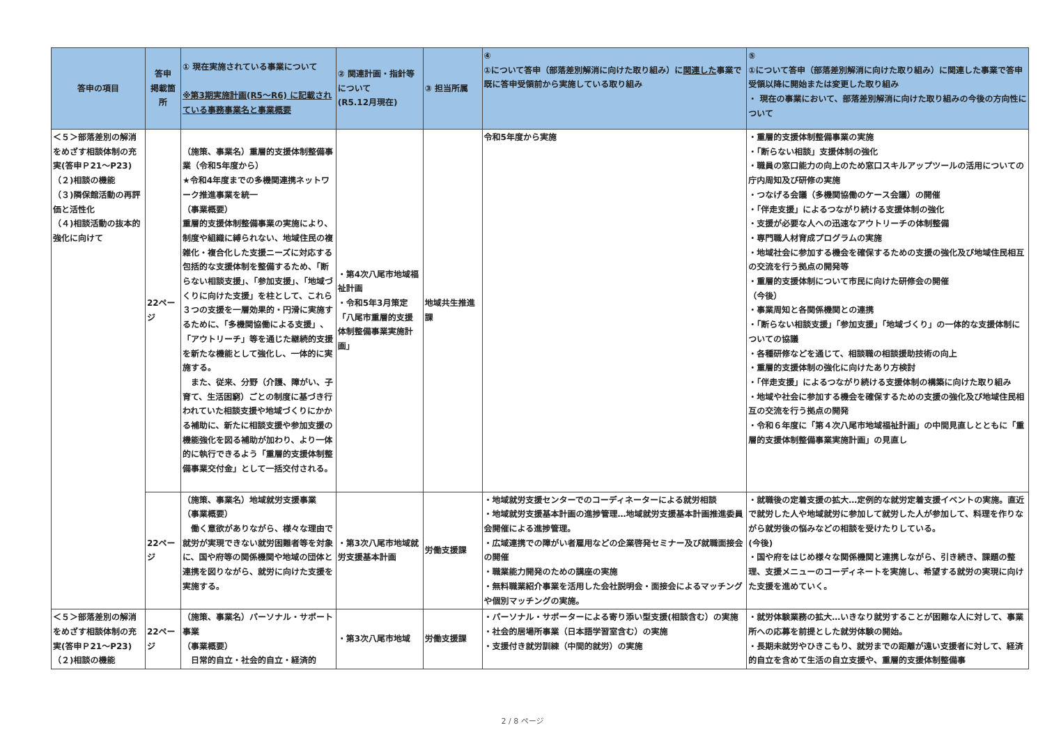| 答申の項目 | 答申 掲載箇所 | ① 現在実施されている事業について ※第3期実施計画(R5～R6) に記載されている事務事業名と事業概要 | ② 関連計画・指針等について (R5.12月現在) | ③ 担当所属 | ④ ①について答申（部落差別解消に向けた取り組み）に 関連した 事業で既に答申受領前から実施している取り組み | ⑤ ①について答申（部落差別解消に向けた取り組み）に関連した事業で答申受領以降に開始または変更した取り組み ・ 現在の事業において、部落差別解消に向けた取り組みの今後の方向性について |
| --- | --- | --- | --- | --- | --- | --- |
| ＜５＞部落差別の解消をめざす相談体制の充実(答申Ｐ21～P23) （２)相談の機能 （３)隣保館活動の再評価と活性化 （４)相談活動の抜本的強化に向けて | 22ページ | （施策、事業名）重層的支援体制整備事業（令和5年度から） ★令和4年度までの多機関連携ネットワーク推進事業を統一 （事業概要） 重層的支援体制整備事業の実施により、制度や組織に縛られない、地域住民の複雑化・複合化した支援ニーズに対応する包括的な支援体制を整備するため、「断らない相談支援」、「参加支援」、「地域づくりに向けた支援」を柱として、これら３つの支援を一層効果的・円滑に実施するために、「多機関協働による支援」、「アウトリーチ」等を通じた継続的支援を新たな機能として強化し、一体的に実施する。 また、従来、分野（介護、障がい、子育て、生活困窮）ごとの制度に基づき行われていた相談支援や地域づくりにかかる補助に、新たに相談支援や参加支援の機能強化を図る補助が加わり、より一体的に執行できるよう「重層的支援体制整備事業交付金」として一括交付される。 | ・第4次八尾市地域福祉計画 ・令和5年3月策定「八尾市重層的支援体制整備事業実施計画」 | 地域共生推進課 | 令和5年度から実施 | ・重層的支援体制整備事業の実施 ・「断らない相談」支援体制の強化 ・職員の窓口能力の向上のため窓口スキルアップツールの活用についての庁内周知及び研修の実施 ・つなげる会議（多機関協働のケース会議）の開催 ・「伴走支援」によるつながり続ける支援体制の強化 ・支援が必要な人への迅速なアウトリーチの体制整備 ・専門職人材育成プログラムの実施 ・地域社会に参加する機会を確保するための支援の強化及び地域住民相互の交流を行う拠点の開発等 ・重層的支援体制について市民に向けた研修会の開催 （今後） ・事業周知と各関係機関との連携 ・「断らない相談支援」「参加支援」「地域づくり」の一体的な支援体制についての協議 ・各種研修などを通じて、相談職の相談援助技術の向上 ・重層的支援体制の強化に向けたあり方検討 ・「伴走支援」によるつながり続ける支援体制の構築に向けた取り組み ・地域や社会に参加する機会を確保するための支援の強化及び地域住民相互の交流を行う拠点の開発 ・令和６年度に「第４次八尾市地域福祉計画」の中間見直しとともに「重層的支援体制整備事業実施計画」の見直し |
| | 22ページ | （施策、事業名）地域就労支援事業 （事業概要） 働く意欲がありながら、様々な理由で就労が実現できない就労困難者等を対象に、国や府等の関係機関や地域の団体と連携を図りながら、就労に向けた支援を実施する。 | ・第3次八尾市地域就労支援基本計画 | 労働支援課 | ・地域就労支援センターでのコーディネーターによる就労相談 ・地域就労支援基本計画の進捗管理…地域就労支援基本計画推進委員会開催による進捗管理。 ・広域連携での障がい者雇用などの企業啓発セミナー及び就職面接会の開催 ・職業能力開発のための講座の実施 ・無料職業紹介事業を活用した会社説明会・面接会によるマッチングや個別マッチングの実施。 | ・就職後の定着支援の拡大…定例的な就労定着支援イベントの実施。直近で就労した人や地域就労に参加して就労した人が参加して、料理を作りながら就労後の悩みなどの相談を受けたりしている。 (今後) ・国や府をはじめ様々な関係機関と連携しながら、引き続き、課題の整理、支援メニューのコーディネートを実施し、希望する就労の実現に向けた支援を進めていく。 |
| ＜５＞部落差別の解消をめざす相談体制の充実(答申Ｐ21～P23) （２)相談の機能 | 22ページ | （施策、事業名）パーソナル・サポート事業 （事業概要） 日常的自立・社会的自立・経済的 | ・第3次八尾市地域 | 労働支援課 | ・パーソナル・サポーターによる寄り添い型支援(相談含む）の実施 ・社会的居場所事業（日本語学習室含む）の実施 ・支援付き就労訓練（中間的就労）の実施 | ・就労体験業務の拡大…いきなり就労することが困難な人に対して、事業所への応募を前提とした就労体験の開始。 ・長期未就労やひきこもり、就労までの距離が遠い支援者に対して、経済的自立を含めて生活の自立支援や、重層的支援体制整備事 |
2 / 8 ページ